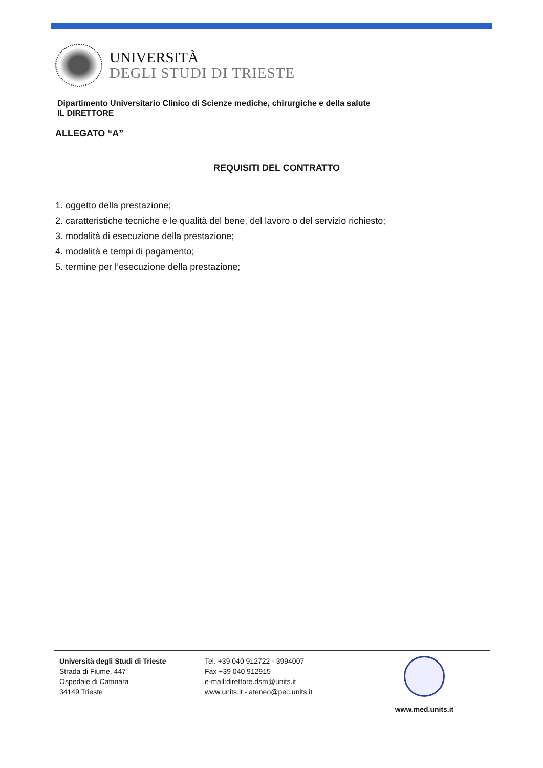UNIVERSITÀ
DEGLI STUDI DI TRIESTE
Dipartimento Universitario Clinico di Scienze mediche, chirurgiche e della salute
IL DIRETTORE
ALLEGATO “A”
REQUISITI DEL CONTRATTO
1. oggetto della prestazione;
2. caratteristiche tecniche e le qualità del bene, del lavoro o del servizio richiesto;
3. modalità di esecuzione della prestazione;
4. modalità e tempi di pagamento;
5. termine per l’esecuzione della prestazione;
Università degli Studi di Trieste
Strada di Fiume, 447
Ospedale di Cattinara
34149 Trieste
Tel. +39 040 912722 - 3994007
Fax +39 040 912915
e-mail:direttore.dsm@units.it
www.units.it - ateneo@pec.units.it
www.med.units.it